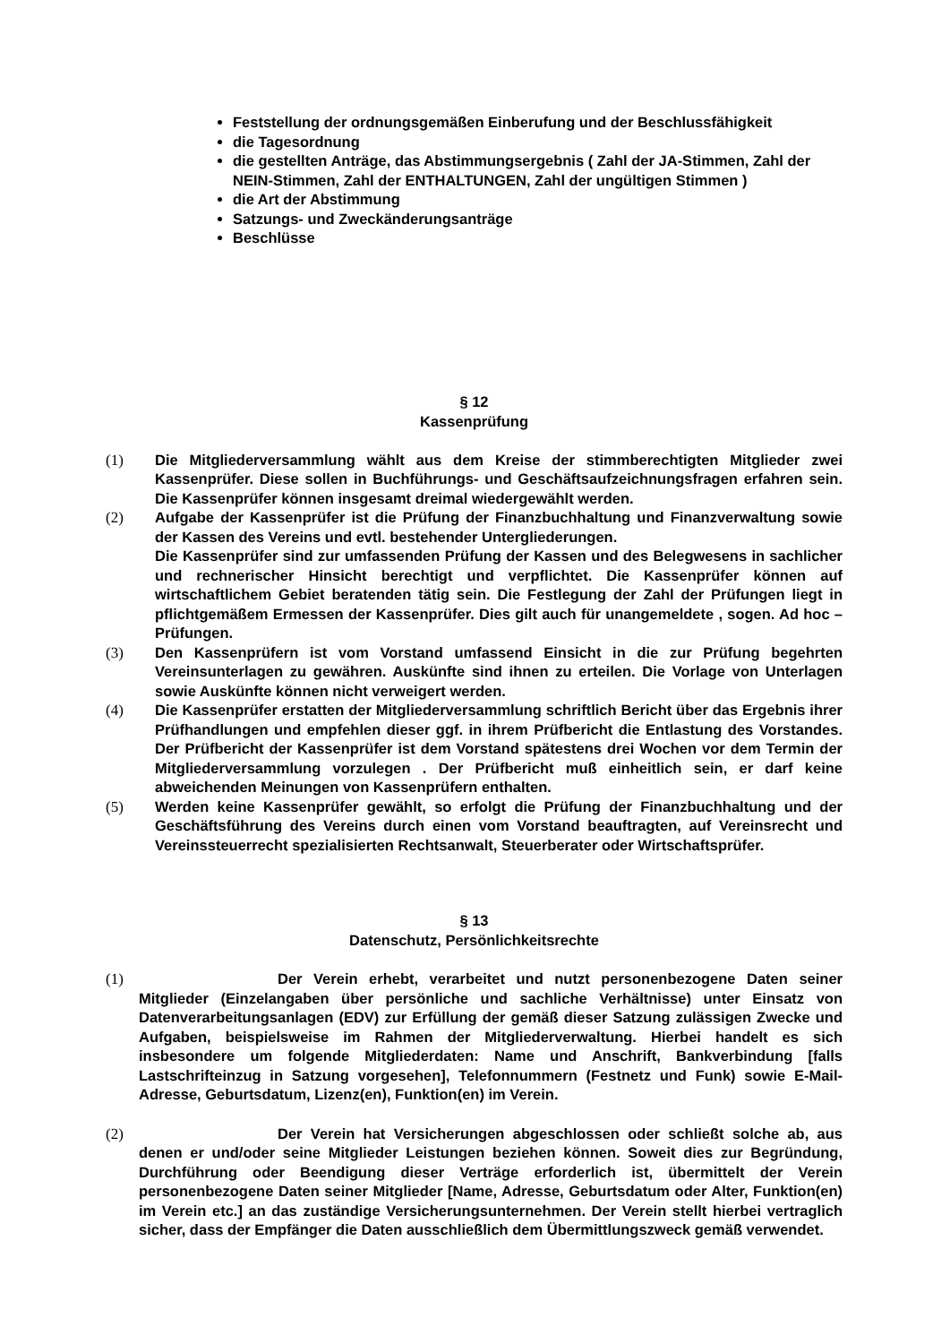Feststellung der ordnungsgemäßen Einberufung und der Beschlussfähigkeit
die Tagesordnung
die gestellten Anträge, das Abstimmungsergebnis ( Zahl der JA-Stimmen, Zahl der NEIN-Stimmen, Zahl der ENTHALTUNGEN, Zahl der ungültigen Stimmen )
die Art der Abstimmung
Satzungs- und Zweckänderungsanträge
Beschlüsse
§ 12
Kassenprüfung
(1) Die Mitgliederversammlung wählt aus dem Kreise der stimmberechtigten Mitglieder zwei Kassenprüfer. Diese sollen in Buchführungs- und Geschäftsaufzeichnungsfragen erfahren sein. Die Kassenprüfer können insgesamt dreimal wiedergewählt werden.
(2) Aufgabe der Kassenprüfer ist die Prüfung der Finanzbuchhaltung und Finanzverwaltung sowie der Kassen des Vereins und evtl. bestehender Untergliederungen.
Die Kassenprüfer sind zur umfassenden Prüfung der Kassen und des Belegwesens in sachlicher und rechnerischer Hinsicht berechtigt und verpflichtet. Die Kassenprüfer können auf wirtschaftlichem Gebiet beratenden tätig sein. Die Festlegung der Zahl der Prüfungen liegt in pflichtgemäßem Ermessen der Kassenprüfer. Dies gilt auch für unangemeldete , sogen. Ad hoc – Prüfungen.
(3) Den Kassenprüfern ist vom Vorstand umfassend Einsicht in die zur Prüfung begehrten Vereinsunterlagen zu gewähren. Auskünfte sind ihnen zu erteilen. Die Vorlage von Unterlagen sowie Auskünfte können nicht verweigert werden.
(4) Die Kassenprüfer erstatten der Mitgliederversammlung schriftlich Bericht über das Ergebnis ihrer Prüfhandlungen und empfehlen dieser ggf. in ihrem Prüfbericht die Entlastung des Vorstandes. Der Prüfbericht der Kassenprüfer ist dem Vorstand spätestens drei Wochen vor dem Termin der Mitgliederversammlung vorzulegen . Der Prüfbericht muß einheitlich sein, er darf keine abweichenden Meinungen von Kassenprüfern enthalten.
(5) Werden keine Kassenprüfer gewählt, so erfolgt die Prüfung der Finanzbuchhaltung und der Geschäftsführung des Vereins durch einen vom Vorstand beauftragten, auf Vereinsrecht und Vereinssteuerrecht spezialisierten Rechtsanwalt, Steuerberater oder Wirtschaftsprüfer.
§ 13
Datenschutz, Persönlichkeitsrechte
(1) Der Verein erhebt, verarbeitet und nutzt personenbezogene Daten seiner Mitglieder (Einzelangaben über persönliche und sachliche Verhältnisse) unter Einsatz von Datenverarbeitungsanlagen (EDV) zur Erfüllung der gemäß dieser Satzung zulässigen Zwecke und Aufgaben, beispielsweise im Rahmen der Mitgliederverwaltung. Hierbei handelt es sich insbesondere um folgende Mitgliederdaten: Name und Anschrift, Bankverbindung [falls Lastschrifteinzug in Satzung vorgesehen], Telefonnummern (Festnetz und Funk) sowie E-Mail-Adresse, Geburtsdatum, Lizenz(en), Funktion(en) im Verein.
(2) Der Verein hat Versicherungen abgeschlossen oder schließt solche ab, aus denen er und/oder seine Mitglieder Leistungen beziehen können. Soweit dies zur Begründung, Durchführung oder Beendigung dieser Verträge erforderlich ist, übermittelt der Verein personenbezogene Daten seiner Mitglieder [Name, Adresse, Geburtsdatum oder Alter, Funktion(en) im Verein etc.] an das zuständige Versicherungsunternehmen. Der Verein stellt hierbei vertraglich sicher, dass der Empfänger die Daten ausschließlich dem Übermittlungszweck gemäß verwendet.